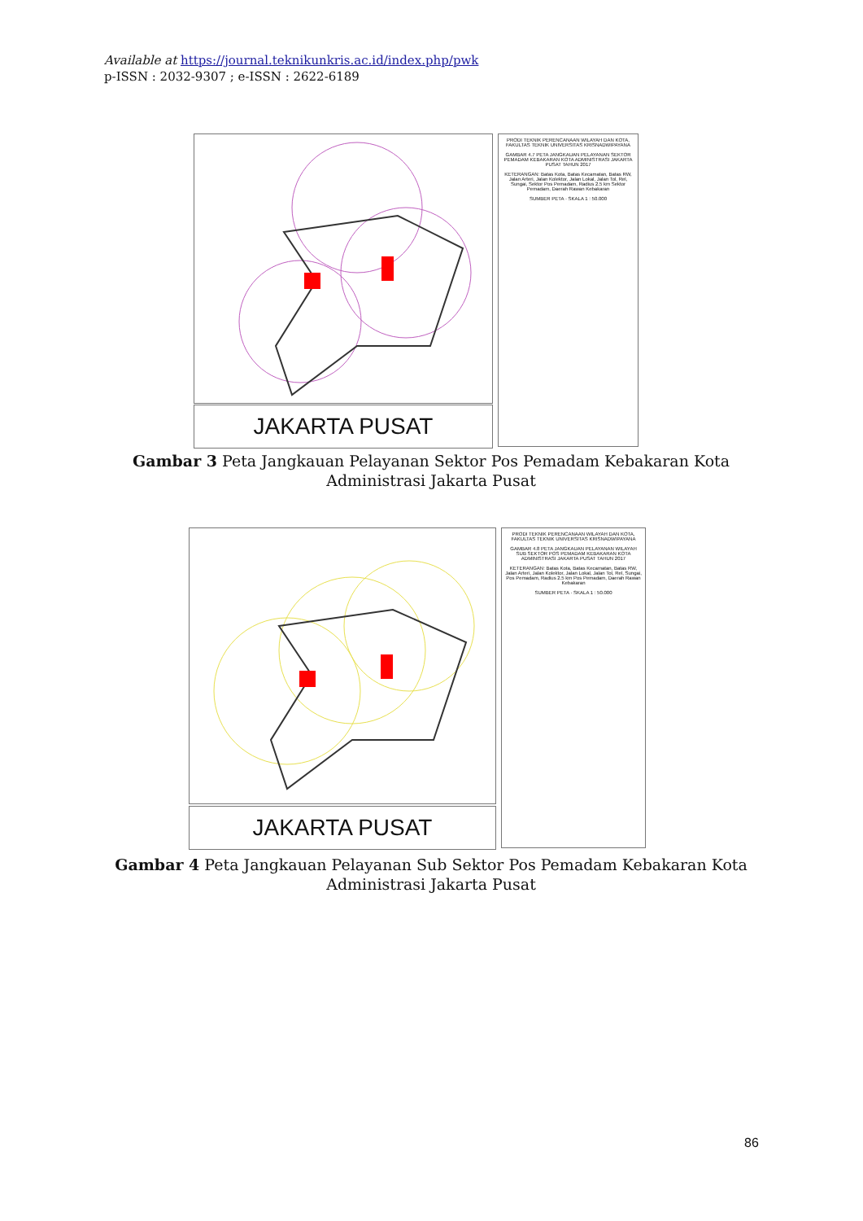Available at https://journal.teknikunkris.ac.id/index.php/pwk
p-ISSN : 2032-9307 ; e-ISSN : 2622-6189
JAKARTA PUSAT
PRODI TEKNIK PERENCANAAN WILAYAH DAN KOTA, FAKULTAS TEKNIK UNIVERSITAS KRISNADWIPAYANA
GAMBAR 4.7 PETA JANGKAUAN PELAYANAN SEKTOR PEMADAM KEBAKARAN KOTA ADMINISTRASI JAKARTA PUSAT TAHUN 2017
KETERANGAN: Batas Kota, Batas Kecamatan, Batas RW, Jalan Arteri, Jalan Kolektor, Jalan Lokal, Jalan Tol, Rel, Sungai, Sektor Pos Pemadam, Radius 2.5 km Sektor Pemadam, Daerah Rawan Kebakaran
SUMBER PETA · SKALA 1 : 50.000
Gambar 3 Peta Jangkauan Pelayanan Sektor Pos Pemadam Kebakaran Kota Administrasi Jakarta Pusat
JAKARTA PUSAT
PRODI TEKNIK PERENCANAAN WILAYAH DAN KOTA, FAKULTAS TEKNIK UNIVERSITAS KRISNADWIPAYANA
GAMBAR 4.8 PETA JANGKAUAN PELAYANAN WILAYAH SUB SEKTOR POS PEMADAM KEBAKARAN KOTA ADMINISTRASI JAKARTA PUSAT TAHUN 2017
KETERANGAN: Batas Kota, Batas Kecamatan, Batas RW, Jalan Arteri, Jalan Kolektor, Jalan Lokal, Jalan Tol, Rel, Sungai, Pos Pemadam, Radius 2.5 km Pos Pemadam, Daerah Rawan Kebakaran
SUMBER PETA · SKALA 1 : 50.000
Gambar 4 Peta Jangkauan Pelayanan Sub Sektor Pos Pemadam Kebakaran Kota Administrasi Jakarta Pusat
86